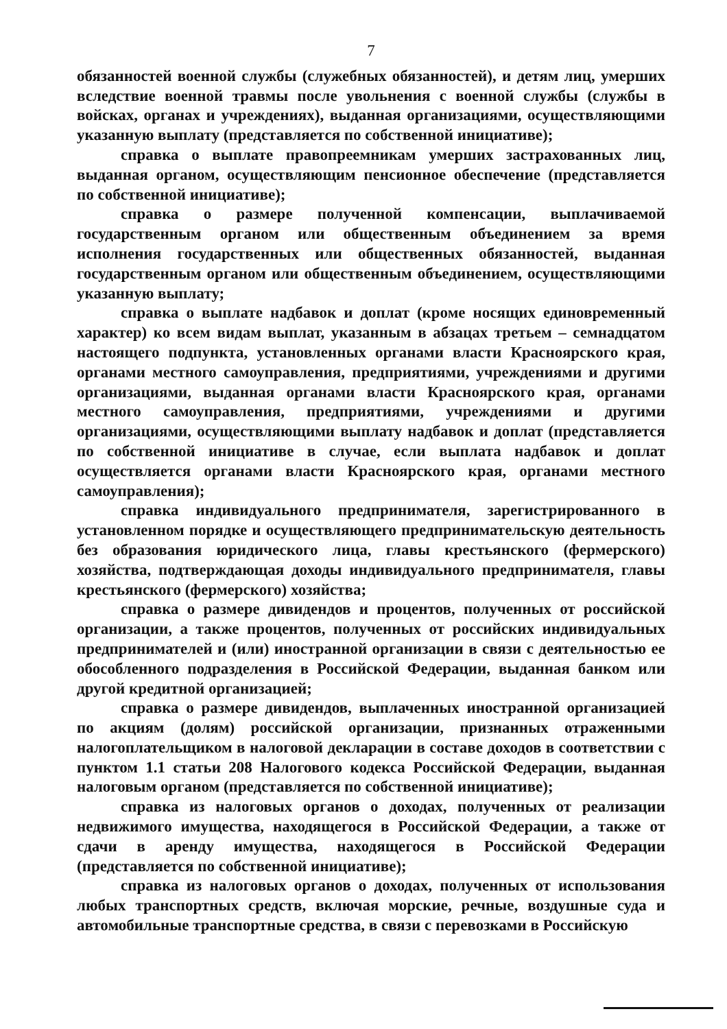7
обязанностей военной службы (служебных обязанностей), и детям лиц, умерших вследствие военной травмы после увольнения с военной службы (службы в войсках, органах и учреждениях), выданная организациями, осуществляющими указанную выплату (представляется по собственной инициативе);
справка о выплате правопреемникам умерших застрахованных лиц, выданная органом, осуществляющим пенсионное обеспечение (представляется по собственной инициативе);
справка о размере полученной компенсации, выплачиваемой государственным органом или общественным объединением за время исполнения государственных или общественных обязанностей, выданная государственным органом или общественным объединением, осуществляющими указанную выплату;
справка о выплате надбавок и доплат (кроме носящих единовременный характер) ко всем видам выплат, указанным в абзацах третьем – семнадцатом настоящего подпункта, установленных органами власти Красноярского края, органами местного самоуправления, предприятиями, учреждениями и другими организациями, выданная органами власти Красноярского края, органами местного самоуправления, предприятиями, учреждениями и другими организациями, осуществляющими выплату надбавок и доплат (представляется по собственной инициативе в случае, если выплата надбавок и доплат осуществляется органами власти Красноярского края, органами местного самоуправления);
справка индивидуального предпринимателя, зарегистрированного в установленном порядке и осуществляющего предпринимательскую деятельность без образования юридического лица, главы крестьянского (фермерского) хозяйства, подтверждающая доходы индивидуального предпринимателя, главы крестьянского (фермерского) хозяйства;
справка о размере дивидендов и процентов, полученных от российской организации, а также процентов, полученных от российских индивидуальных предпринимателей и (или) иностранной организации в связи с деятельностью ее обособленного подразделения в Российской Федерации, выданная банком или другой кредитной организацией;
справка о размере дивидендов, выплаченных иностранной организацией по акциям (долям) российской организации, признанных отраженными налогоплательщиком в налоговой декларации в составе доходов в соответствии с пунктом 1.1 статьи 208 Налогового кодекса Российской Федерации, выданная налоговым органом (представляется по собственной инициативе);
справка из налоговых органов о доходах, полученных от реализации недвижимого имущества, находящегося в Российской Федерации, а также от сдачи в аренду имущества, находящегося в Российской Федерации (представляется по собственной инициативе);
справка из налоговых органов о доходах, полученных от использования любых транспортных средств, включая морские, речные, воздушные суда и автомобильные транспортные средства, в связи с перевозками в Российскую